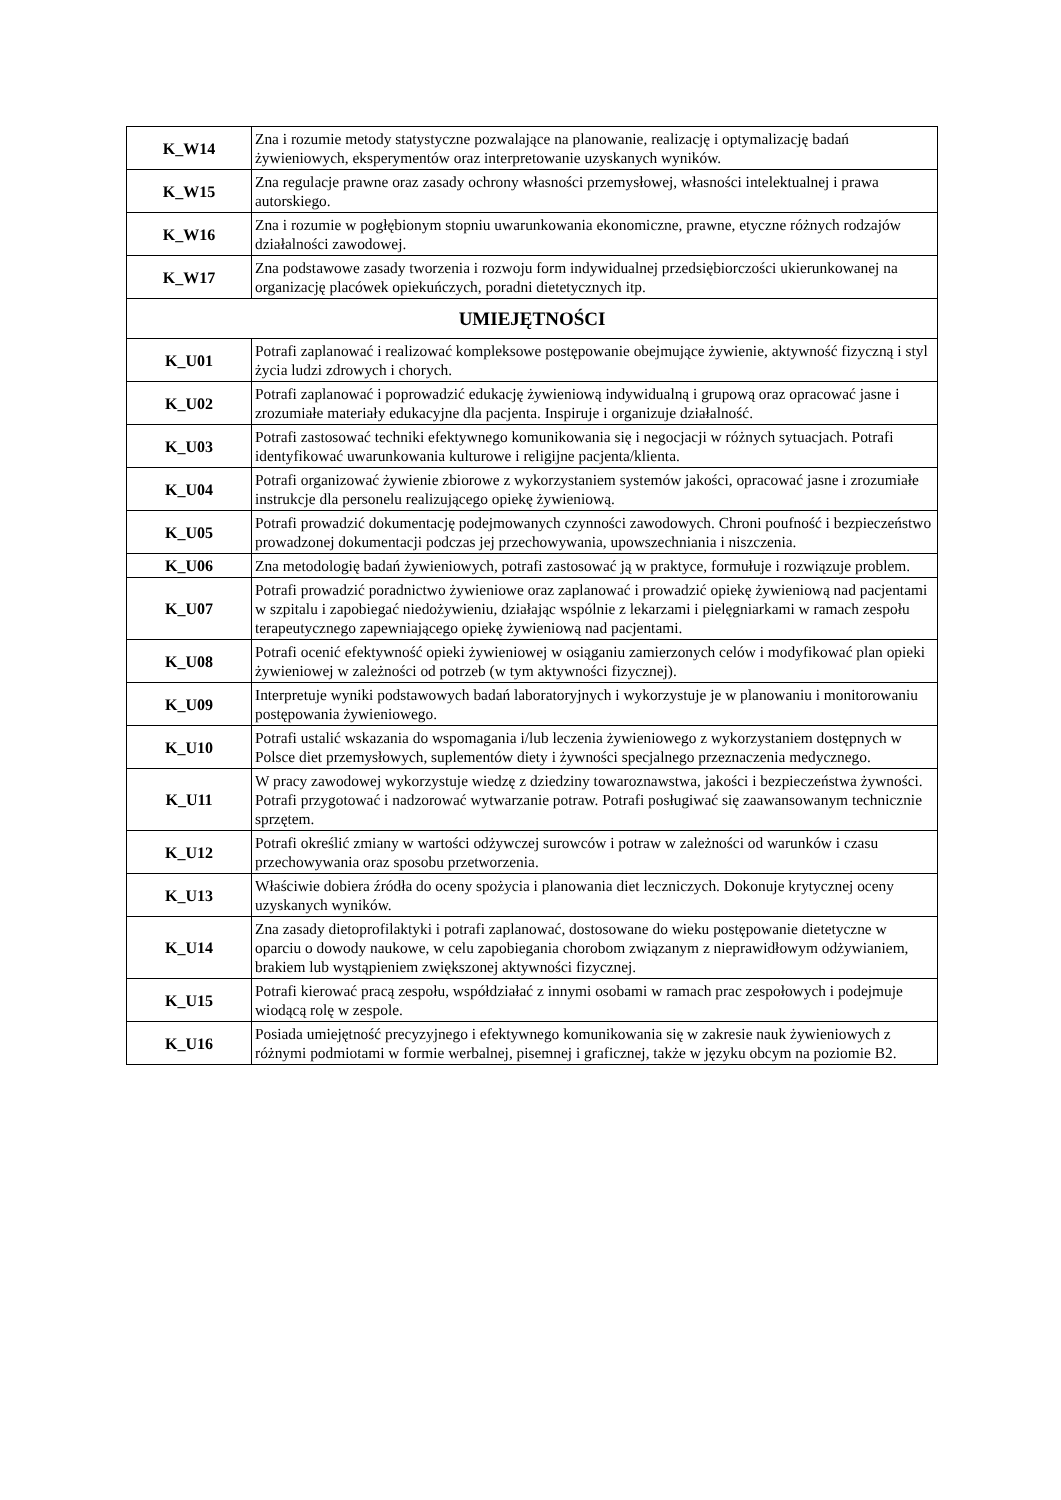| K_W14 | Zna i rozumie metody statystyczne pozwalające na planowanie, realizację i optymalizację badań żywieniowych, eksperymentów oraz interpretowanie uzyskanych wyników. |
| K_W15 | Zna regulacje prawne oraz zasady ochrony własności przemysłowej, własności intelektualnej i prawa autorskiego. |
| K_W16 | Zna i rozumie w pogłębionym stopniu uwarunkowania ekonomiczne, prawne, etyczne różnych rodzajów działalności zawodowej. |
| K_W17 | Zna podstawowe zasady tworzenia i rozwoju form indywidualnej przedsiębiorczości ukierunkowanej na organizację placówek opiekuńczych, poradni dietetycznych itp. |
| UMIEJĘTNOŚCI | |
| K_U01 | Potrafi zaplanować i realizować kompleksowe postępowanie obejmujące żywienie, aktywność fizyczną i styl życia ludzi zdrowych i chorych. |
| K_U02 | Potrafi zaplanować i poprowadzić edukację żywieniową indywidualną i grupową oraz opracować jasne i zrozumiałe materiały edukacyjne dla pacjenta. Inspiruje i organizuje działalność. |
| K_U03 | Potrafi zastosować techniki efektywnego komunikowania się i negocjacji w różnych sytuacjach. Potrafi identyfikować uwarunkowania kulturowe i religijne pacjenta/klienta. |
| K_U04 | Potrafi organizować żywienie zbiorowe z wykorzystaniem systemów jakości, opracować jasne i zrozumiałe instrukcje dla personelu realizującego opiekę żywieniową. |
| K_U05 | Potrafi prowadzić dokumentację podejmowanych czynności zawodowych. Chroni poufność i bezpieczeństwo prowadzonej dokumentacji podczas jej przechowywania, upowszechniania i niszczenia. |
| K_U06 | Zna metodologię badań żywieniowych, potrafi zastosować ją w praktyce, formułuje i rozwiązuje problem. |
| K_U07 | Potrafi prowadzić poradnictwo żywieniowe oraz zaplanować i prowadzić opiekę żywieniową nad pacjentami w szpitalu i zapobiegać niedożywieniu, działając wspólnie z lekarzami i pielęgniarkami w ramach zespołu terapeutycznego zapewniającego opiekę żywieniową nad pacjentami. |
| K_U08 | Potrafi ocenić efektywność opieki żywieniowej w osiąganiu zamierzonych celów i modyfikować plan opieki żywieniowej w zależności od potrzeb (w tym aktywności fizycznej). |
| K_U09 | Interpretuje wyniki podstawowych badań laboratoryjnych i wykorzystuje je w planowaniu i monitorowaniu postępowania żywieniowego. |
| K_U10 | Potrafi ustalić wskazania do wspomagania i/lub leczenia żywieniowego z wykorzystaniem dostępnych w Polsce diet przemysłowych, suplementów diety i żywności specjalnego przeznaczenia medycznego. |
| K_U11 | W pracy zawodowej wykorzystuje wiedzę z dziedziny towaroznawstwa, jakości i bezpieczeństwa żywności. Potrafi przygotować i nadzorować wytwarzanie potraw. Potrafi posługiwać się zaawansowanym technicznie sprzętem. |
| K_U12 | Potrafi określić zmiany w wartości odżywczej surowców i potraw w zależności od warunków i czasu przechowywania oraz sposobu przetworzenia. |
| K_U13 | Właściwie dobiera źródła do oceny spożycia i planowania diet leczniczych. Dokonuje krytycznej oceny uzyskanych wyników. |
| K_U14 | Zna zasady dietoprofilaktyki i potrafi zaplanować, dostosowane do wieku postępowanie dietetyczne w oparciu o dowody naukowe, w celu zapobiegania chorobom związanym z nieprawidłowym odżywianiem, brakiem lub wystąpieniem zwiększonej aktywności fizycznej. |
| K_U15 | Potrafi kierować pracą zespołu, współdziałać z innymi osobami w ramach prac zespołowych i podejmuje wiodącą rolę w zespole. |
| K_U16 | Posiada umiejętność precyzyjnego i efektywnego komunikowania się w zakresie nauk żywieniowych z różnymi podmiotami w formie werbalnej, pisemnej i graficznej, także w języku obcym na poziomie B2. |